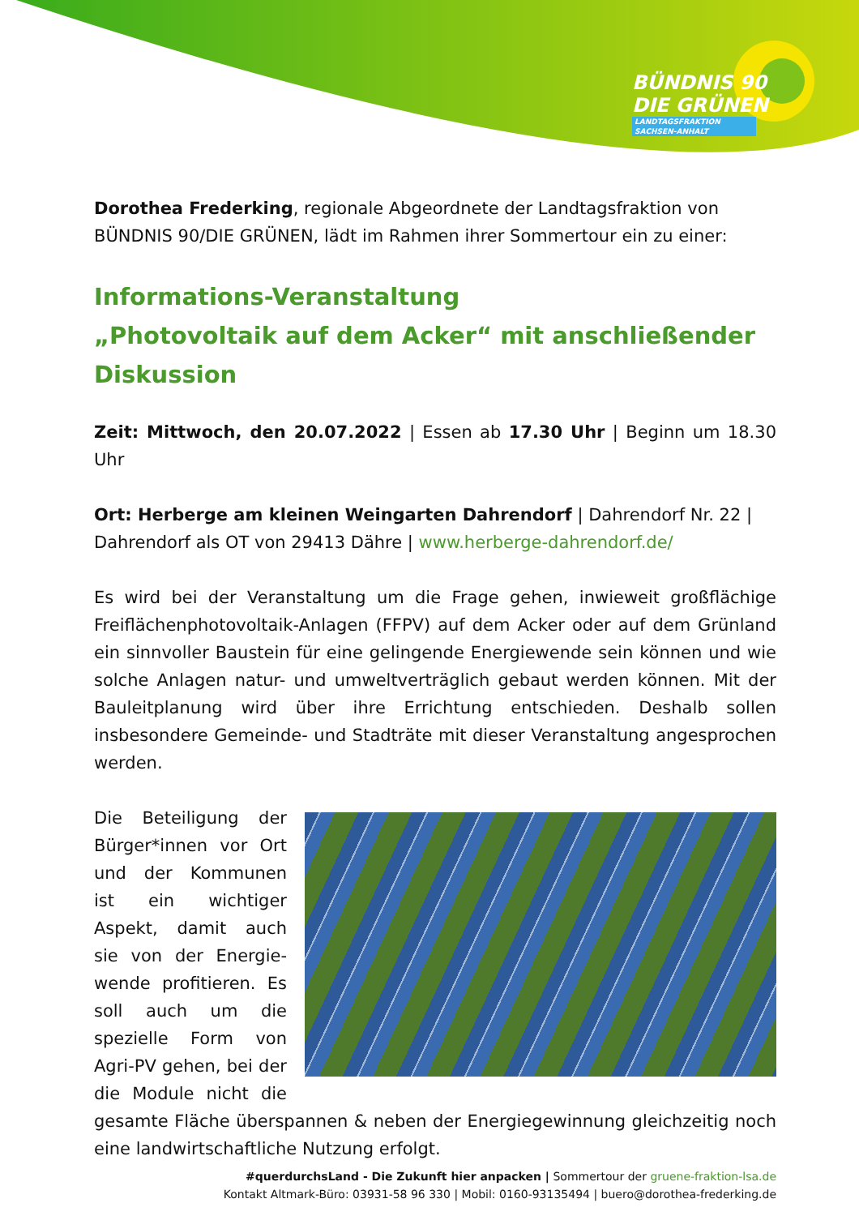BÜNDNIS 90
DIE GRÜNEN
LANDTAGSFRAKTION
SACHSEN-ANHALT
Dorothea Frederking, regionale Abgeordnete der Landtagsfraktion von BÜNDNIS 90/DIE GRÜNEN, lädt im Rahmen ihrer Sommertour ein zu einer:
Informations-Veranstaltung
„Photovoltaik auf dem Acker“ mit anschließender Diskussion
Zeit: Mittwoch, den 20.07.2022 | Essen ab 17.30 Uhr | Beginn um 18.30 Uhr
Ort: Herberge am kleinen Weingarten Dahrendorf | Dahrendorf Nr. 22 | Dahrendorf als OT von 29413 Dähre | www.herberge-dahrendorf.de/
Es wird bei der Veranstaltung um die Frage gehen, inwieweit großflächige Freiflächenphotovoltaik-Anlagen (FFPV) auf dem Acker oder auf dem Grünland ein sinnvoller Baustein für eine gelingende Energiewende sein können und wie solche Anlagen natur- und umweltverträglich gebaut werden können. Mit der Bauleitplanung wird über ihre Errichtung entschieden. Deshalb sollen insbesondere Gemeinde- und Stadträte mit dieser Veranstaltung angesprochen werden.
Die Beteiligung der Bürger*innen vor Ort und der Kommunen ist ein wichtiger Aspekt, damit auch sie von der Energie-wende profitieren. Es soll auch um die spezielle Form von Agri-PV gehen, bei der die Module nicht die gesamte Fläche überspannen & neben der Energiegewinnung gleichzeitig noch eine landwirtschaftliche Nutzung erfolgt.
#querdurchsLand - Die Zukunft hier anpacken | Sommertour der gruene-fraktion-lsa.de
Kontakt Altmark-Büro: 03931-58 96 330 | Mobil: 0160-93135494 | buero@dorothea-frederking.de